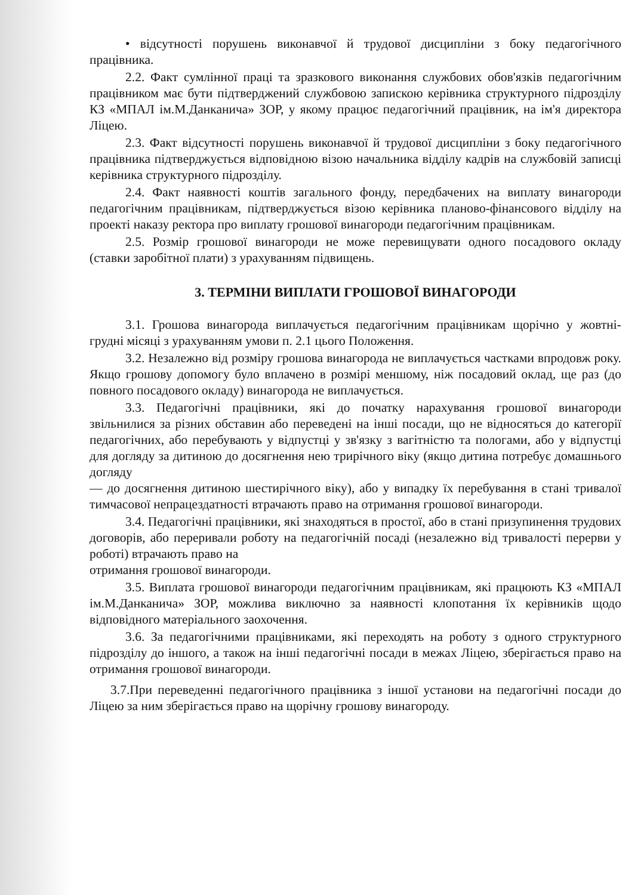• відсутності порушень виконавчої й трудової дисципліни з боку педагогічного працівника.
2.2. Факт сумлінної праці та зразкового виконання службових обов'язків педагогічним працівником має бути підтверджений службовою запискою керівника структурного підрозділу КЗ «МПАЛ ім.М.Данканича» ЗОР, у якому працює педагогічний працівник, на ім'я директора Ліцею.
2.3. Факт відсутності порушень виконавчої й трудової дисципліни з боку педагогічного працівника підтверджується відповідною візою начальника відділу кадрів на службовій записці керівника структурного підрозділу.
2.4. Факт наявності коштів загального фонду, передбачених на виплату винагороди педагогічним працівникам, підтверджується візою керівника планово-фінансового відділу на проекті наказу ректора про виплату грошової винагороди педагогічним працівникам.
2.5. Розмір грошової винагороди не може перевищувати одного посадового окладу (ставки заробітної плати) з урахуванням підвищень.
3. ТЕРМІНИ ВИПЛАТИ ГРОШОВОЇ ВИНАГОРОДИ
3.1. Грошова винагорода виплачується педагогічним працівникам щорічно у жовтні-грудні місяці з урахуванням умови п. 2.1 цього Положення.
3.2. Незалежно від розміру грошова винагорода не виплачується частками впродовж року. Якщо грошову допомогу було вплачено в розмірі меншому, ніж посадовий оклад, ще раз (до повного посадового окладу) винагорода не виплачується.
3.3. Педагогічні працівники, які до початку нарахування грошової винагороди звільнилися за різних обставин або переведені на інші посади, що не відносяться до категорії педагогічних, або перебувають у відпустці у зв'язку з вагітністю та пологами, або у відпустці для догляду за дитиною до досягнення нею трирічного віку (якщо дитина потребує домашнього догляду
— до досягнення дитиною шестирічного віку), або у випадку їх перебування в стані тривалої тимчасової непрацездатності втрачають право на отримання грошової винагороди.
3.4. Педагогічні працівники, які знаходяться в простої, або в стані призупинення трудових договорів, або переривали роботу на педагогічній посаді (незалежно від тривалості перерви у роботі) втрачають право на
отримання грошової винагороди.
3.5. Виплата грошової винагороди педагогічним працівникам, які працюють КЗ «МПАЛ ім.М.Данканича» ЗОР, можлива виключно за наявності клопотання їх керівників щодо відповідного матеріального заохочення.
3.6. За педагогічними працівниками, які переходять на роботу з одного структурного підрозділу до іншого, а також на інші педагогічні посади в межах Ліцею, зберігається право на отримання грошової винагороди.
3.7.При переведенні педагогічного працівника з іншої установи на педагогічні посади до Ліцею за ним зберігається право на щорічну грошову винагороду.